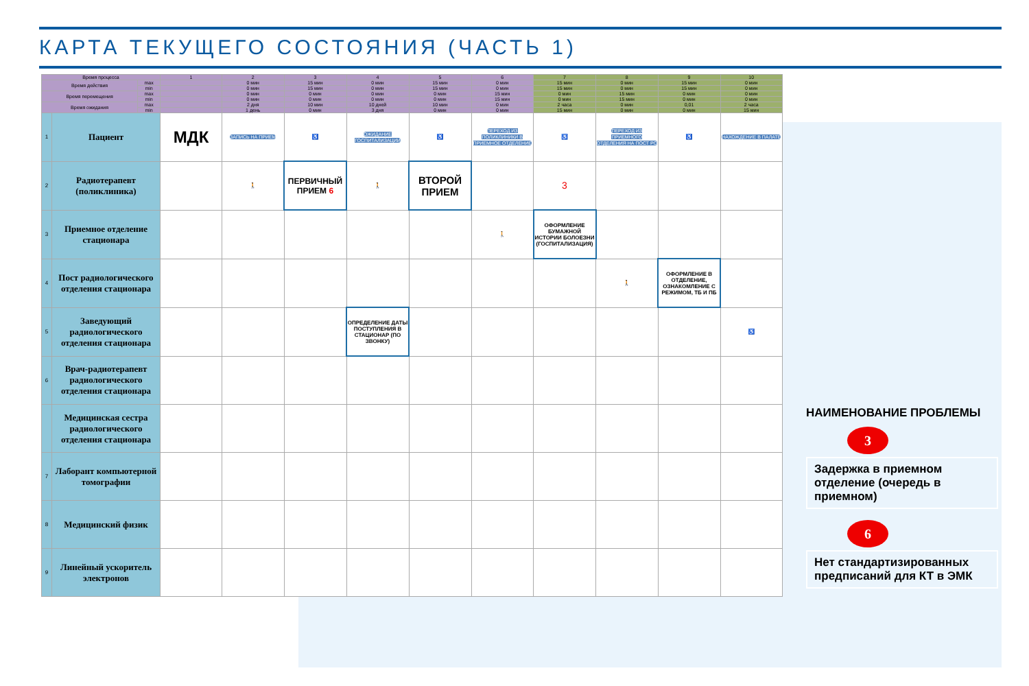КАРТА ТЕКУЩЕГО СОСТОЯНИЯ (ЧАСТЬ 1)
| Время процесса | | | 1 | 2 | 3 | 4 | 5 | 6 | 7 | 8 | 9 | 10 |
| --- | --- | --- | --- | --- | --- | --- | --- | --- | --- | --- | --- | --- |
| Время действия | | max | | 0 мин | 15 мин | 0 мин | 15 мин | 0 мин | 15 мин | 0 мин | 15 мин | 0 мин |
| | | min | | 0 мин | 15 мин | 0 мин | 15 мин | 0 мин | 15 мин | 0 мин | 15 мин | 0 мин |
| Время перемещения | | max | | 0 мин | 0 мин | 0 мин | 0 мин | 15 мин | 0 мин | 15 мин | 0 мин | 0 мин |
| | | min | | 0 мин | 0 мин | 0 мин | 0 мин | 15 мин | 0 мин | 15 мин | 0 мин | 0 мин |
| Время ожидания | | max | | 2 дня | 10 мин | 10 дней | 10 мин | 0 мин | 2 часа | 0 мин | 0,01 | 2 часа |
| | | min | | 1 день | 0 мин | 3 дня | 0 мин | 0 мин | 15 мин | 0 мин | 0 мин | 15 мин |
| 1 | Пациент | | МДК | ЗАПИСЬ НА ПРИЕМ | ♿ | ОЖИДАНИЕ ГОСПИТАЛИЗАЦИИ | ♿ | ПЕРЕХОД ИЗ ПОЛИКЛИНИКИ В ПРИЕМНОЕ ОТДЕЛЕНИЕ | ♿ | ПЕРЕХОД ИЗ ПРИЕМНОГО ОТДЕЛЕНИЯ НА ПОСТ РО | ♿ | НАХОЖДЕНИЕ В ПАЛАТЕ |
| 2 | Радиотерапевт (поликлиника) | | | 🚶 | ПЕРВИЧНЫЙ ПРИЕМ 6 | 🚶 | ВТОРОЙ ПРИЕМ | | 3 | | | |
| 3 | Приемное отделение стационара | | | | | | | 🚶 | ОФОРМЛЕНИЕ БУМАЖНОЙ ИСТОРИИ БОЛОЕЗНИ (ГОСПИТАЛИЗАЦИЯ) | | | |
| 4 | Пост радиологического отделения стационара | | | | | | | | | 🚶 | ОФОРМЛЕНИЕ В ОТДЕЛЕНИЕ, ОЗНАКОМЛЕНИЕ С РЕЖИМОМ, ТБ И ПБ | |
| 5 | Заведующий радиологического отделения стационара | | | | | ОПРЕДЕЛЕНИЕ ДАТЫ ПОСТУПЛЕНИЯ В СТАЦИОНАР (ПО ЗВОНКУ) | | | | | | ♿ |
| 6 | Врач-радиотерапевт радиологического отделения стационара | | | | | | | | | | | |
| | Медицинская сестра радиологического отделения стационара | | | | | | | | | | | |
| 7 | Лаборант компьютерной томографии | | | | | | | | | | | |
| 8 | Медицинский физик | | | | | | | | | | | |
| 9 | Линейный ускоритель электронов | | | | | | | | | | | |
НАИМЕНОВАНИЕ ПРОБЛЕМЫ
3
Задержка в приемном отделение (очередь в приемном)
6
Нет стандартизированных предписаний для КТ в ЭМК